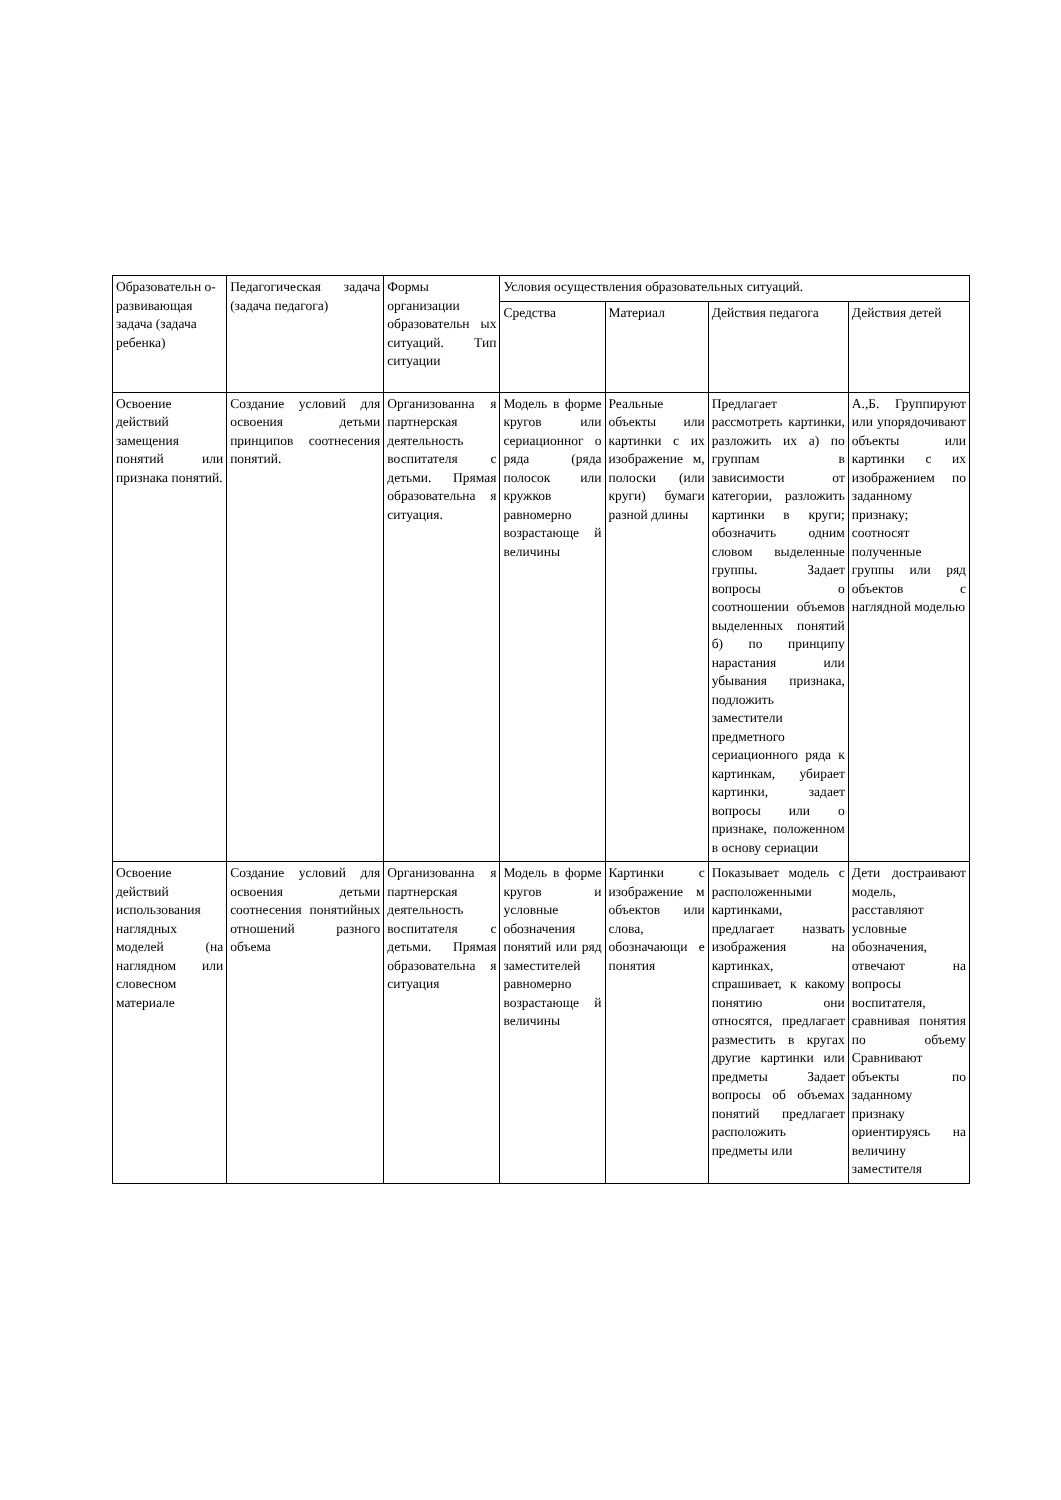| Образовательн о-развивающая задача (задача ребенка) | Педагогическая задача (задача педагога) | Формы организации образовательн ых ситуаций. Тип ситуации | Условия осуществления образовательных ситуаций. | | | |
| --- | --- | --- | --- | --- | --- | --- |
| | | | Средства | Материал | Действия педагога | Действия детей |
| Освоение действий замещения понятий или признака понятий. | Создание условий для освоения детьми принципов соотнесения понятий. | Организованна я партнерская деятельность воспитателя с детьми. Прямая образовательна я ситуация. | Модель в форме кругов или сериационног о ряда (ряда полосок или кружков равномерно возрастающе й величины | Реальные объекты или картинки с их изображение м, полоски (или круги) бумаги разной длины | Предлагает рассмотреть картинки, разложить их а) по группам в зависимости от категории, разложить картинки в круги; обозначить одним словом выделенные группы. Задает вопросы о соотношении объемов выделенных понятий б) по принципу нарастания или убывания признака, подложить заместители предметного сериационного ряда к картинкам, убирает картинки, задает вопросы или о признаке, положенном в основу сериации | А.,Б. Группируют или упорядочивают объекты или картинки с их изображением по заданному признаку; соотносят полученные группы или ряд объектов с наглядной моделью |
| Освоение действий использования наглядных моделей (на наглядном или словесном материале | Создание условий для освоения детьми соотнесения понятийных отношений разного объема | Организованна я партнерская деятельность воспитателя с детьми. Прямая образовательна я ситуация | Модель в форме кругов и условные обозначения понятий или ряд заместителей равномерно возрастающе й величины | Картинки с изображение м объектов или слова, обозначающи е понятия | Показывает модель с расположенными картинками, предлагает назвать изображения на картинках, спрашивает, к какому понятию они относятся, предлагает разместить в кругах другие картинки или предметы Задает вопросы об объемах понятий предлагает расположить предметы или | Дети достраивают модель, расставляют условные обозначения, отвечают на вопросы воспитателя, сравнивая понятия по объему Сравнивают объекты по заданному признаку ориентируясь на величину заместителя |